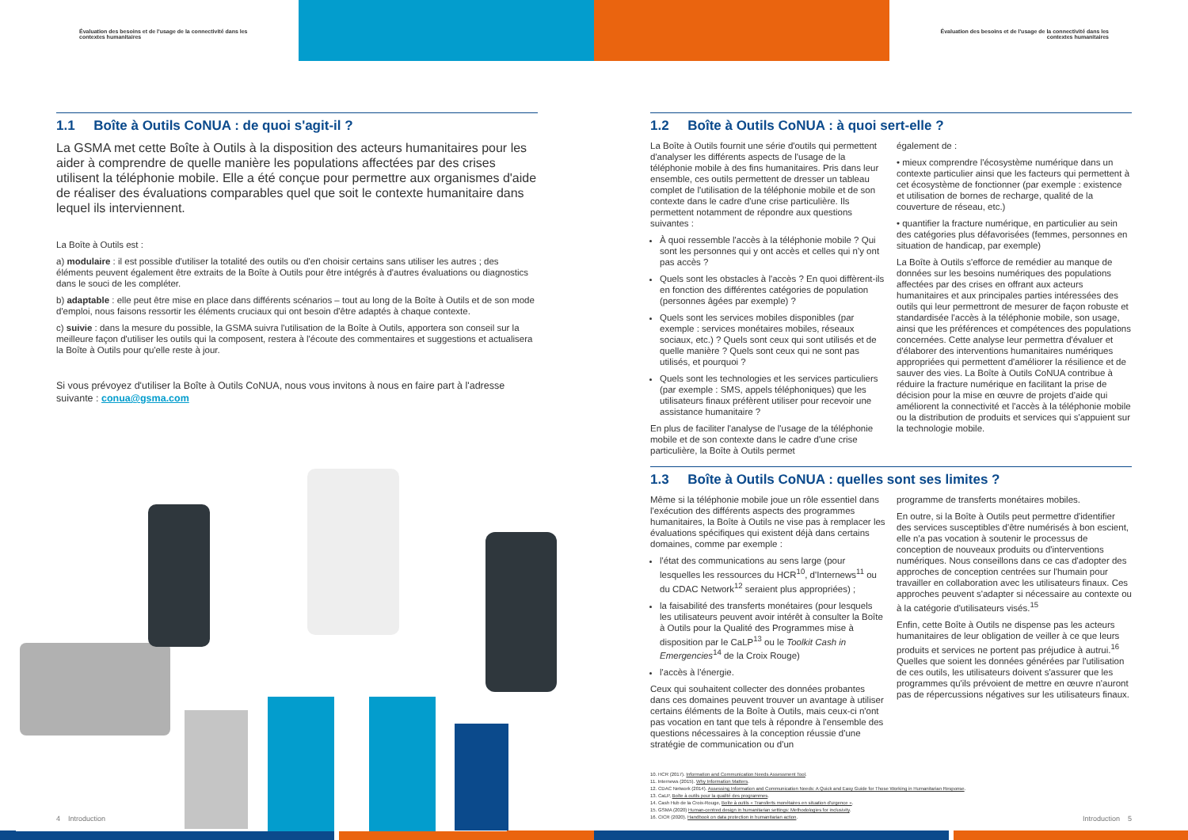Évaluation des besoins et de l'usage de la connectivité dans les
contextes humanitaires
1.1 Boîte à Outils CoNUA : de quoi s'agit-il ?
La GSMA met cette Boîte à Outils à la disposition des acteurs humanitaires pour les aider à comprendre de quelle manière les populations affectées par des crises utilisent la téléphonie mobile. Elle a été conçue pour permettre aux organismes d'aide de réaliser des évaluations comparables quel que soit le contexte humanitaire dans lequel ils interviennent.
La Boîte à Outils est :
a) modulaire : il est possible d'utiliser la totalité des outils ou d'en choisir certains sans utiliser les autres ; des éléments peuvent également être extraits de la Boîte à Outils pour être intégrés à d'autres évaluations ou diagnostics dans le souci de les compléter.
b) adaptable : elle peut être mise en place dans différents scénarios – tout au long de la Boîte à Outils et de son mode d'emploi, nous faisons ressortir les éléments cruciaux qui ont besoin d'être adaptés à chaque contexte.
c) suivie : dans la mesure du possible, la GSMA suivra l'utilisation de la Boîte à Outils, apportera son conseil sur la meilleure façon d'utiliser les outils qui la composent, restera à l'écoute des commentaires et suggestions et actualisera la Boîte à Outils pour qu'elle reste à jour.
Si vous prévoyez d'utiliser la Boîte à Outils CoNUA, nous vous invitons à nous en faire part à l'adresse suivante : conua@gsma.com
4 Introduction
Évaluation des besoins et de l'usage de la connectivité dans les
contextes humanitaires
1.2 Boîte à Outils CoNUA : à quoi sert-elle ?
La Boîte à Outils fournit une série d'outils qui permettent d'analyser les différents aspects de l'usage de la téléphonie mobile à des fins humanitaires. Pris dans leur ensemble, ces outils permettent de dresser un tableau complet de l'utilisation de la téléphonie mobile et de son contexte dans le cadre d'une crise particulière. Ils permettent notamment de répondre aux questions suivantes :
À quoi ressemble l'accès à la téléphonie mobile ? Qui sont les personnes qui y ont accès et celles qui n'y ont pas accès ?
Quels sont les obstacles à l'accès ? En quoi diffèrent-ils en fonction des différentes catégories de population (personnes âgées par exemple) ?
Quels sont les services mobiles disponibles (par exemple : services monétaires mobiles, réseaux sociaux, etc.) ? Quels sont ceux qui sont utilisés et de quelle manière ? Quels sont ceux qui ne sont pas utilisés, et pourquoi ?
Quels sont les technologies et les services particuliers (par exemple : SMS, appels téléphoniques) que les utilisateurs finaux préfèrent utiliser pour recevoir une assistance humanitaire ?
En plus de faciliter l'analyse de l'usage de la téléphonie mobile et de son contexte dans le cadre d'une crise particulière, la Boîte à Outils permet
également de :
• mieux comprendre l'écosystème numérique dans un contexte particulier ainsi que les facteurs qui permettent à cet écosystème de fonctionner (par exemple : existence et utilisation de bornes de recharge, qualité de la couverture de réseau, etc.)
• quantifier la fracture numérique, en particulier au sein des catégories plus défavorisées (femmes, personnes en situation de handicap, par exemple)
La Boîte à Outils s'efforce de remédier au manque de données sur les besoins numériques des populations affectées par des crises en offrant aux acteurs humanitaires et aux principales parties intéressées des outils qui leur permettront de mesurer de façon robuste et standardisée l'accès à la téléphonie mobile, son usage, ainsi que les préférences et compétences des populations concernées. Cette analyse leur permettra d'évaluer et d'élaborer des interventions humanitaires numériques appropriées qui permettent d'améliorer la résilience et de sauver des vies. La Boîte à Outils CoNUA contribue à réduire la fracture numérique en facilitant la prise de décision pour la mise en œuvre de projets d'aide qui améliorent la connectivité et l'accès à la téléphonie mobile ou la distribution de produits et services qui s'appuient sur la technologie mobile.
1.3 Boîte à Outils CoNUA : quelles sont ses limites ?
Même si la téléphonie mobile joue un rôle essentiel dans l'exécution des différents aspects des programmes humanitaires, la Boîte à Outils ne vise pas à remplacer les évaluations spécifiques qui existent déjà dans certains domaines, comme par exemple :
l'état des communications au sens large (pour lesquelles les ressources du HCR<sup>10</sup>, d'Internews<sup>11</sup> ou du CDAC Network<sup>12</sup> seraient plus appropriées) ;
la faisabilité des transferts monétaires (pour lesquels les utilisateurs peuvent avoir intérêt à consulter la Boîte à Outils pour la Qualité des Programmes mise à disposition par le CaLP<sup>13</sup> ou le Toolkit Cash in Emergencies<sup>14</sup> de la Croix Rouge)
l'accès à l'énergie.
Ceux qui souhaitent collecter des données probantes dans ces domaines peuvent trouver un avantage à utiliser certains éléments de la Boîte à Outils, mais ceux-ci n'ont pas vocation en tant que tels à répondre à l'ensemble des questions nécessaires à la conception réussie d'une stratégie de communication ou d'un
programme de transferts monétaires mobiles.
En outre, si la Boîte à Outils peut permettre d'identifier des services susceptibles d'être numérisés à bon escient, elle n'a pas vocation à soutenir le processus de conception de nouveaux produits ou d'interventions numériques. Nous conseillons dans ce cas d'adopter des approches de conception centrées sur l'humain pour travailler en collaboration avec les utilisateurs finaux. Ces approches peuvent s'adapter si nécessaire au contexte ou à la catégorie d'utilisateurs visés.<sup>15</sup>
Enfin, cette Boîte à Outils ne dispense pas les acteurs humanitaires de leur obligation de veiller à ce que leurs produits et services ne portent pas préjudice à autrui.<sup>16</sup> Quelles que soient les données générées par l'utilisation de ces outils, les utilisateurs doivent s'assurer que les programmes qu'ils prévoient de mettre en œuvre n'auront pas de répercussions négatives sur les utilisateurs finaux.
10. HCR (2017). Information and Communication Needs Assessment Tool.
11. Internews (2015). Why Information Matters.
12. CDAC Network (2014). Assessing Information and Communication Needs: A Quick and Easy Guide for Those Working in Humanitarian Response.
13. CaLP, Boîte à outils pour la qualité des programmes.
14. Cash Hub de la Croix-Rouge, Boîte à outils « Transferts monétaires en situation d'urgence ».
15. GSMA (2020) Human-centred design in humanitarian settings: Methodologies for inclusivity.
16. CICR (2020). Handbook on data protection in humanitarian action.
Introduction 5